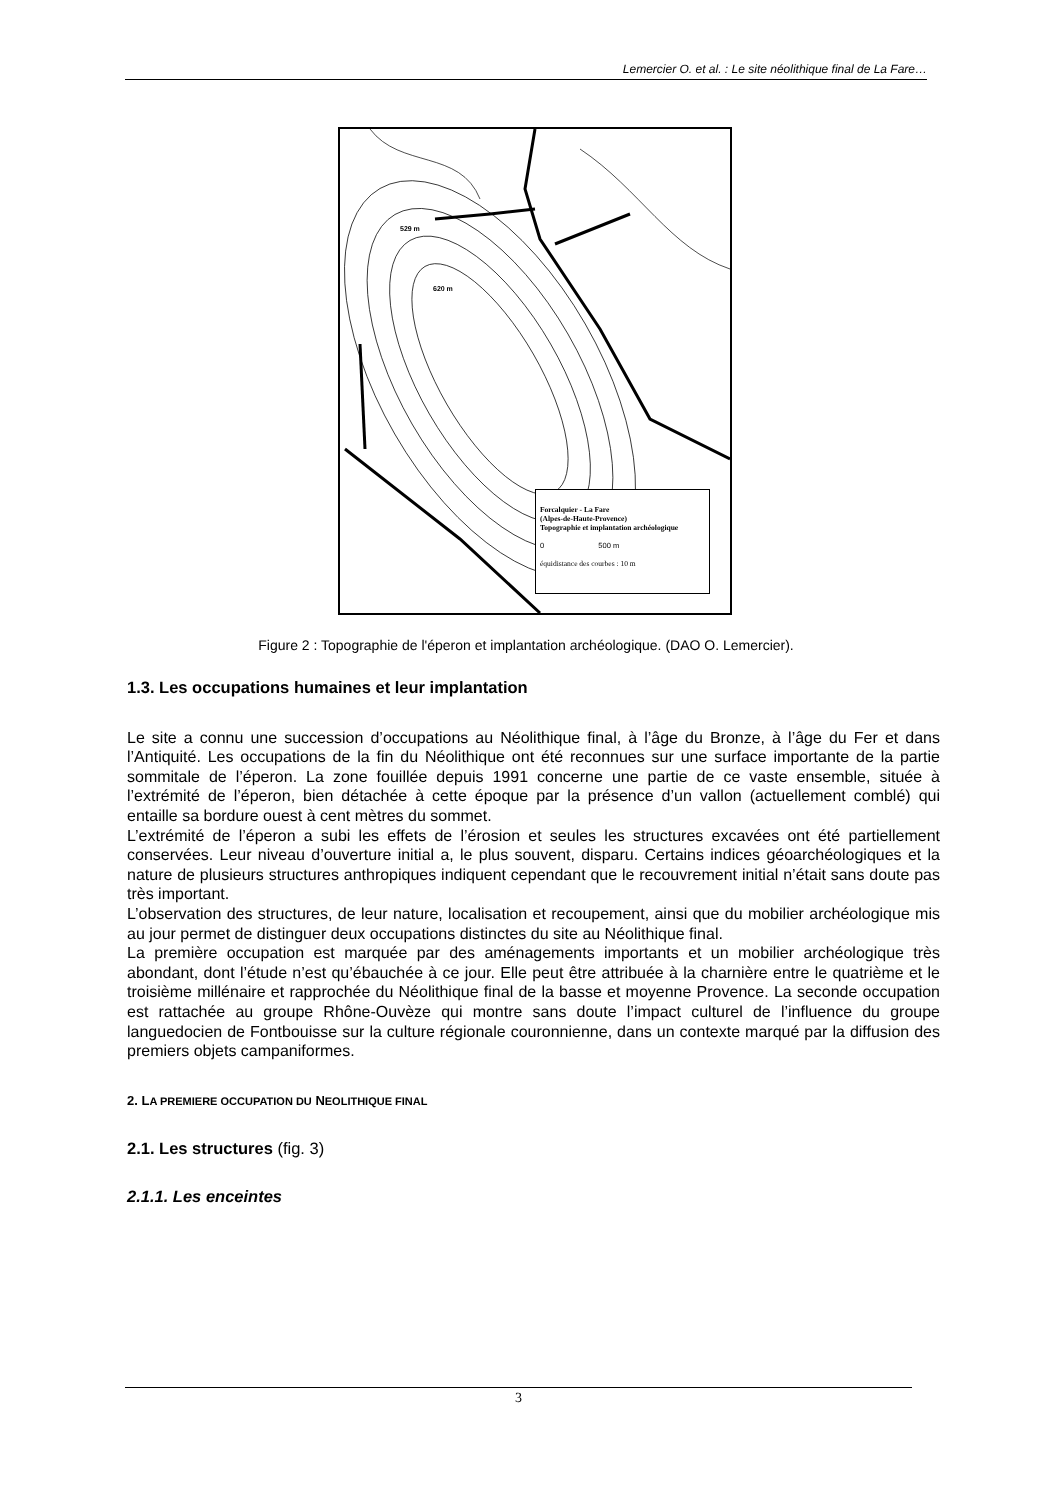Lemercier O. et al. : Le site néolithique final de La Fare…
529 m
620 m
Forcalquier - La Fare
(Alpes-de-Haute-Provence)
Topographie et implantation archéologique
0 500 m
équidistance des courbes : 10 m
Figure 2 : Topographie de l'éperon et implantation archéologique. (DAO O. Lemercier).
1.3. Les occupations humaines et leur implantation
Le site a connu une succession d’occupations au Néolithique final, à l’âge du Bronze, à l’âge du Fer et dans l’Antiquité. Les occupations de la fin du Néolithique ont été reconnues sur une surface importante de la partie sommitale de l’éperon. La zone fouillée depuis 1991 concerne une partie de ce vaste ensemble, située à l’extrémité de l’éperon, bien détachée à cette époque par la présence d’un vallon (actuellement comblé) qui entaille sa bordure ouest à cent mètres du sommet.
L’extrémité de l’éperon a subi les effets de l’érosion et seules les structures excavées ont été partiellement conservées. Leur niveau d’ouverture initial a, le plus souvent, disparu. Certains indices géoarchéologiques et la nature de plusieurs structures anthropiques indiquent cependant que le recouvrement initial n’était sans doute pas très important.
L’observation des structures, de leur nature, localisation et recoupement, ainsi que du mobilier archéologique mis au jour permet de distinguer deux occupations distinctes du site au Néolithique final.
La première occupation est marquée par des aménagements importants et un mobilier archéologique très abondant, dont l’étude n’est qu’ébauchée à ce jour. Elle peut être attribuée à la charnière entre le quatrième et le troisième millénaire et rapprochée du Néolithique final de la basse et moyenne Provence. La seconde occupation est rattachée au groupe Rhône-Ouvèze qui montre sans doute l’impact culturel de l’influence du groupe languedocien de Fontbouisse sur la culture régionale couronnienne, dans un contexte marqué par la diffusion des premiers objets campaniformes.
2. LA PREMIERE OCCUPATION DU NEOLITHIQUE FINAL
2.1. Les structures (fig. 3)
2.1.1. Les enceintes
3